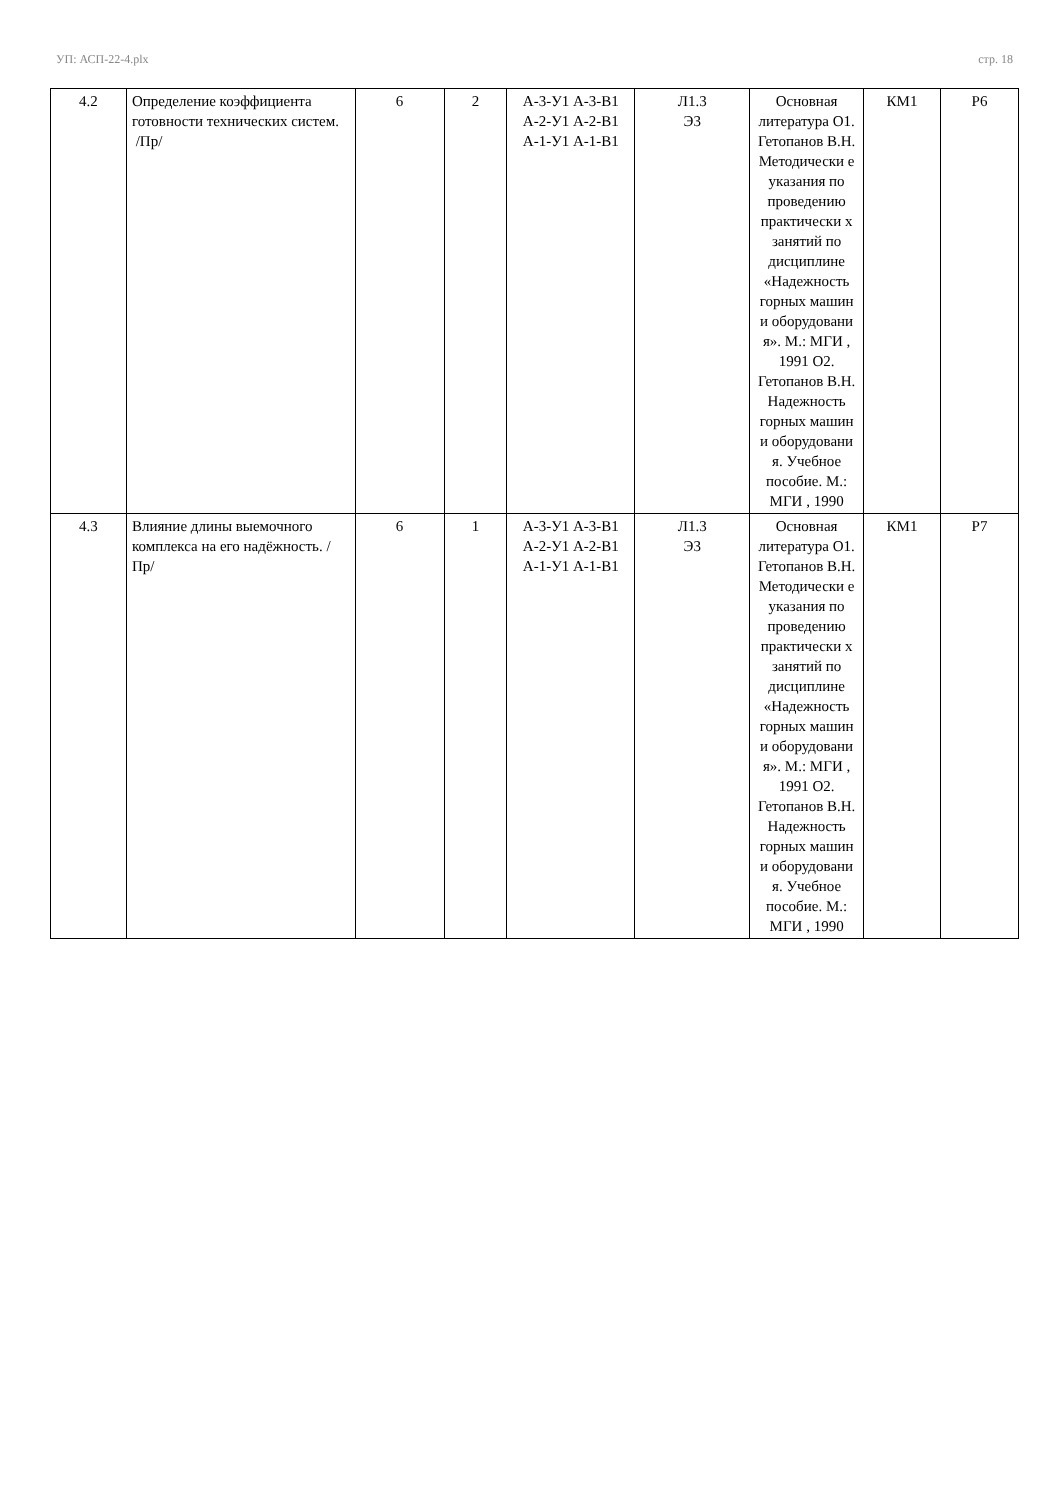УП: АСП-22-4.plx стр. 18
| 4.2 | Определение коэффициента готовности технических систем. /Пр/ | 6 | 2 | А-3-У1 А-3-В1 А-2-У1 А-2-В1 А-1-У1 А-1-В1 | Л1.3 Э3 | Основная литература О1. Гетопанов В.Н. Методически е указания по проведению практически х занятий по дисциплине «Надежность горных машин и оборудовани я». М.: МГИ , 1991 О2. Гетопанов В.Н. Надежность горных машин и оборудовани я. Учебное пособие. М.: МГИ , 1990 | КМ1 | Р6 |
| 4.3 | Влияние длины выемочного комплекса на его надёжность. /Пр/ | 6 | 1 | А-3-У1 А-3-В1 А-2-У1 А-2-В1 А-1-У1 А-1-В1 | Л1.3 Э3 | Основная литература О1. Гетопанов В.Н. Методически е указания по проведению практически х занятий по дисциплине «Надежность горных машин и оборудовани я». М.: МГИ , 1991 О2. Гетопанов В.Н. Надежность горных машин и оборудовани я. Учебное пособие. М.: МГИ , 1990 | КМ1 | Р7 |